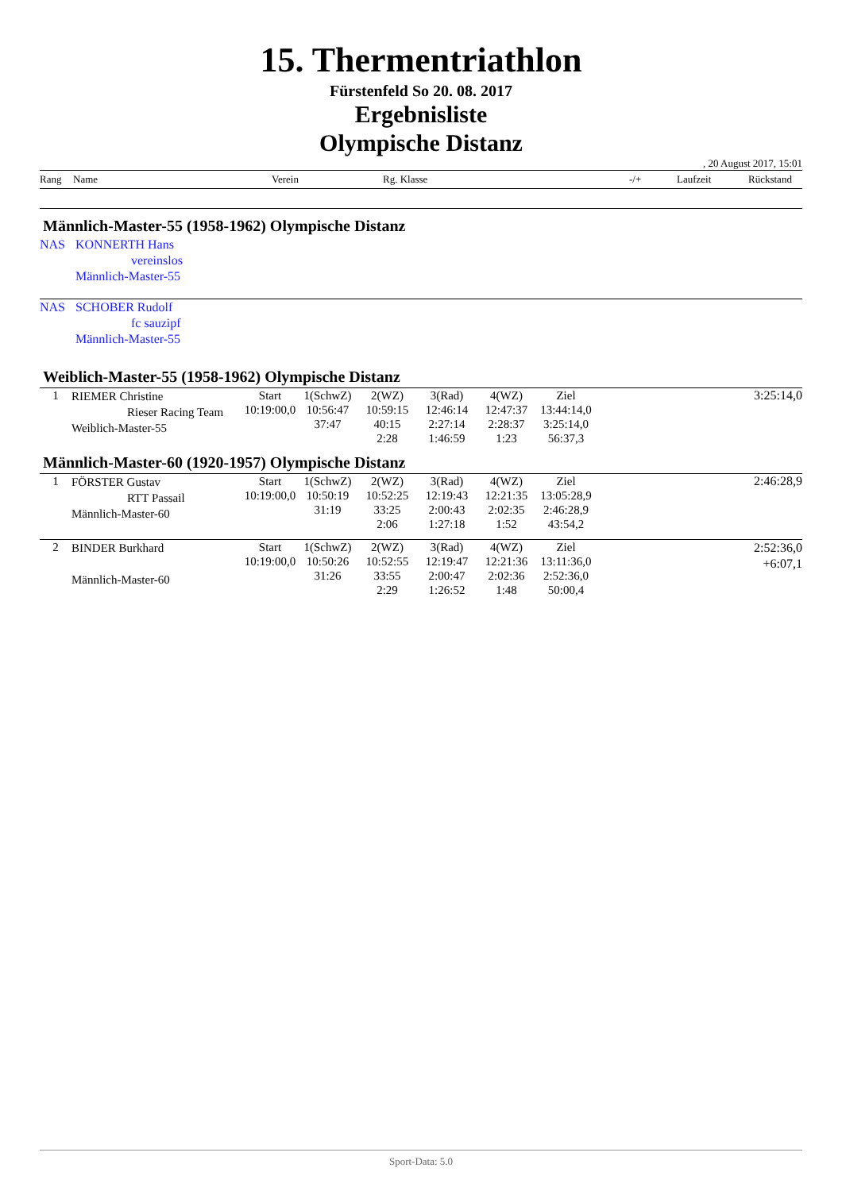15. Thermentriathlon
Fürstenfeld So 20. 08. 2017
Ergebnisliste
Olympische Distanz
, 20 August 2017, 15:01
| Rang | Name | Verein | Rg. Klasse | -/+ | Laufzeit | Rückstand |
Männlich-Master-55 (1958-1962) Olympische Distanz
NAS KONNERTH Hans
vereinslos
Männlich-Master-55
NAS SCHOBER Rudolf
fc sauzipf
Männlich-Master-55
Weiblich-Master-55 (1958-1962) Olympische Distanz
| 1 | RIEMER Christine Rieser Racing Team Weiblich-Master-55 | Start 10:19:00,0 | 1(SchwZ) 10:56:47 37:47 | 2(WZ) 10:59:15 40:15 2:28 | 3(Rad) 12:46:14 2:27:14 1:46:59 | 4(WZ) 12:47:37 2:28:37 1:23 | Ziel 13:44:14,0 3:25:14,0 56:37,3 | 3:25:14,0 |
Männlich-Master-60 (1920-1957) Olympische Distanz
| 1 | FÖRSTER Gustav RTT Passail Männlich-Master-60 | Start 10:19:00,0 | 1(SchwZ) 10:50:19 31:19 | 2(WZ) 10:52:25 33:25 2:06 | 3(Rad) 12:19:43 2:00:43 1:27:18 | 4(WZ) 12:21:35 2:02:35 1:52 | Ziel 13:05:28,9 2:46:28,9 43:54,2 | 2:46:28,9 |
| 2 | BINDER Burkhard Männlich-Master-60 | Start 10:19:00,0 | 1(SchwZ) 10:50:26 31:26 | 2(WZ) 10:52:55 33:55 2:29 | 3(Rad) 12:19:47 2:00:47 1:26:52 | 4(WZ) 12:21:36 2:02:36 1:48 | Ziel 13:11:36,0 2:52:36,0 50:00,4 | 2:52:36,0 +6:07,1 |
Sport-Data: 5.0